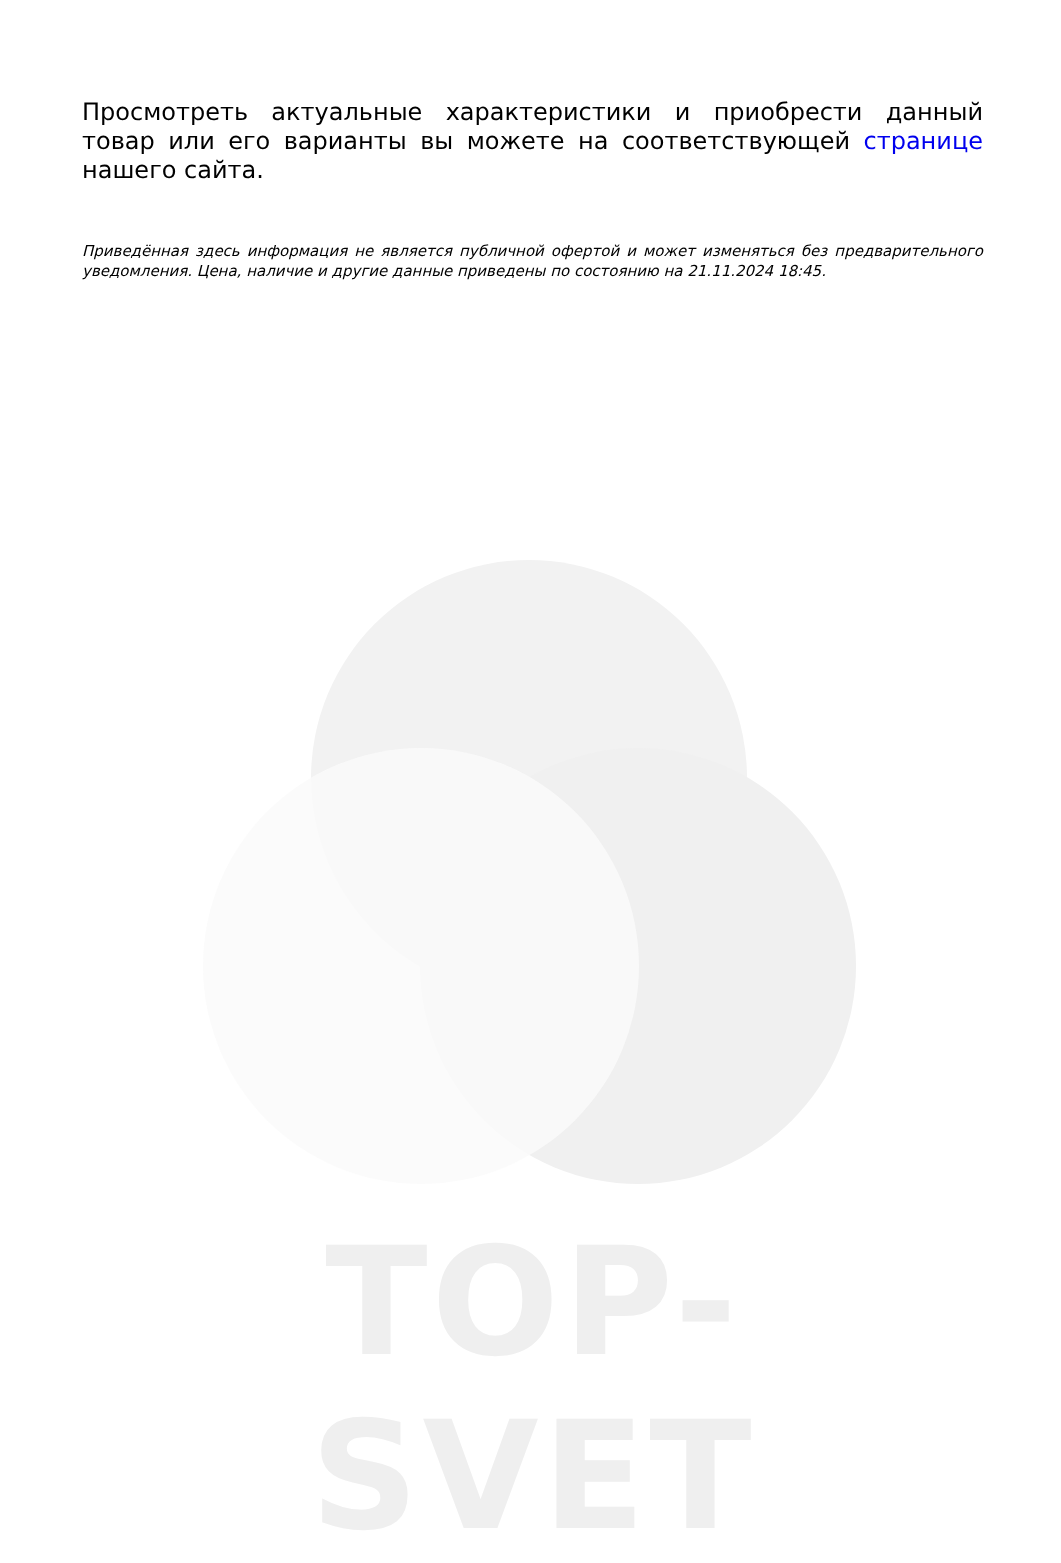Просмотреть актуальные характеристики и приобрести данный товар или его варианты вы можете на соответствующей странице нашего сайта.
Приведённая здесь информация не является публичной офертой и может изменяться без предварительного уведомления. Цена, наличие и другие данные приведены по состоянию на 21.11.2024 18:45.
TOP-SVET